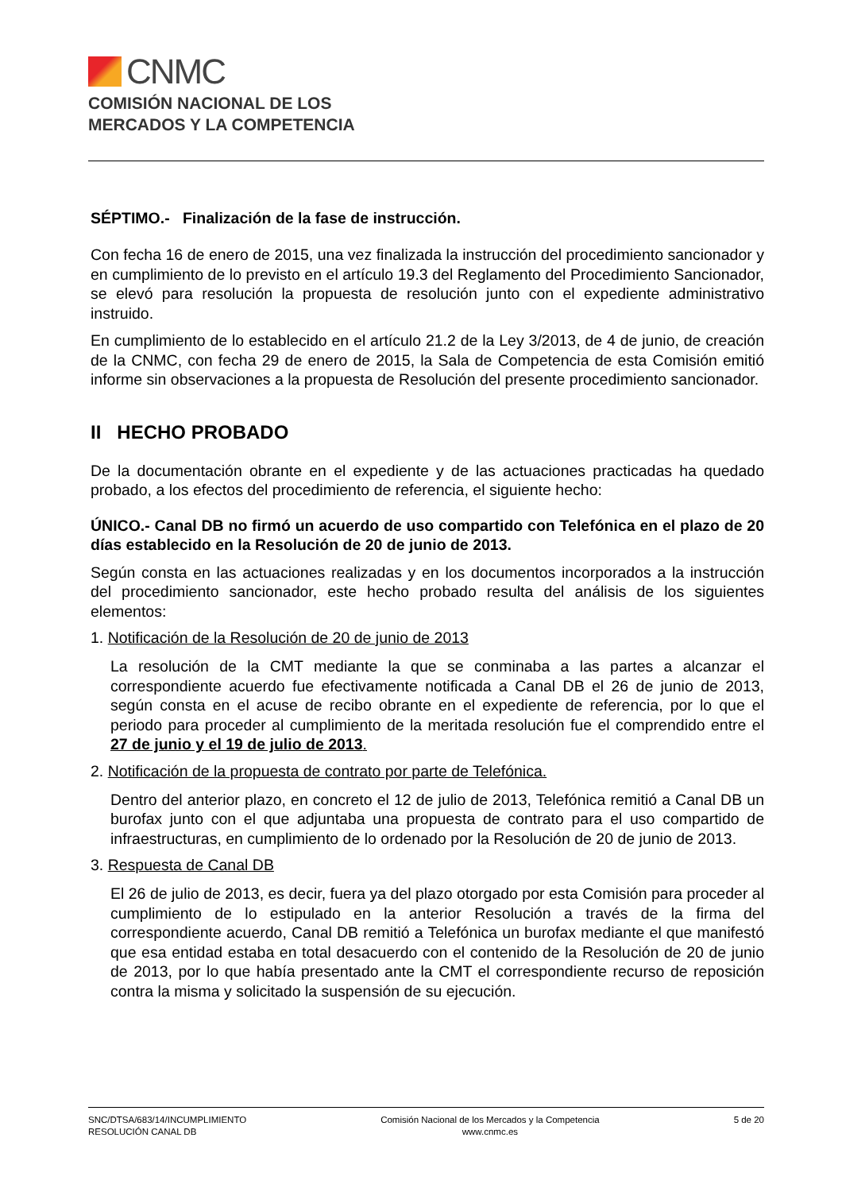CNMC
COMISIÓN NACIONAL DE LOS
MERCADOS Y LA COMPETENCIA
SÉPTIMO.- Finalización de la fase de instrucción.
Con fecha 16 de enero de 2015, una vez finalizada la instrucción del procedimiento sancionador y en cumplimiento de lo previsto en el artículo 19.3 del Reglamento del Procedimiento Sancionador, se elevó para resolución la propuesta de resolución junto con el expediente administrativo instruido.
En cumplimiento de lo establecido en el artículo 21.2 de la Ley 3/2013, de 4 de junio, de creación de la CNMC, con fecha 29 de enero de 2015, la Sala de Competencia de esta Comisión emitió informe sin observaciones a la propuesta de Resolución del presente procedimiento sancionador.
II HECHO PROBADO
De la documentación obrante en el expediente y de las actuaciones practicadas ha quedado probado, a los efectos del procedimiento de referencia, el siguiente hecho:
ÚNICO.- Canal DB no firmó un acuerdo de uso compartido con Telefónica en el plazo de 20 días establecido en la Resolución de 20 de junio de 2013.
Según consta en las actuaciones realizadas y en los documentos incorporados a la instrucción del procedimiento sancionador, este hecho probado resulta del análisis de los siguientes elementos:
1. Notificación de la Resolución de 20 de junio de 2013
La resolución de la CMT mediante la que se conminaba a las partes a alcanzar el correspondiente acuerdo fue efectivamente notificada a Canal DB el 26 de junio de 2013, según consta en el acuse de recibo obrante en el expediente de referencia, por lo que el periodo para proceder al cumplimiento de la meritada resolución fue el comprendido entre el 27 de junio y el 19 de julio de 2013.
2. Notificación de la propuesta de contrato por parte de Telefónica.
Dentro del anterior plazo, en concreto el 12 de julio de 2013, Telefónica remitió a Canal DB un burofax junto con el que adjuntaba una propuesta de contrato para el uso compartido de infraestructuras, en cumplimiento de lo ordenado por la Resolución de 20 de junio de 2013.
3. Respuesta de Canal DB
El 26 de julio de 2013, es decir, fuera ya del plazo otorgado por esta Comisión para proceder al cumplimiento de lo estipulado en la anterior Resolución a través de la firma del correspondiente acuerdo, Canal DB remitió a Telefónica un burofax mediante el que manifestó que esa entidad estaba en total desacuerdo con el contenido de la Resolución de 20 de junio de 2013, por lo que había presentado ante la CMT el correspondiente recurso de reposición contra la misma y solicitado la suspensión de su ejecución.
SNC/DTSA/683/14/INCUMPLIMIENTO
RESOLUCIÓN CANAL DB
Comisión Nacional de los Mercados y la Competencia
www.cnmc.es
5 de 20